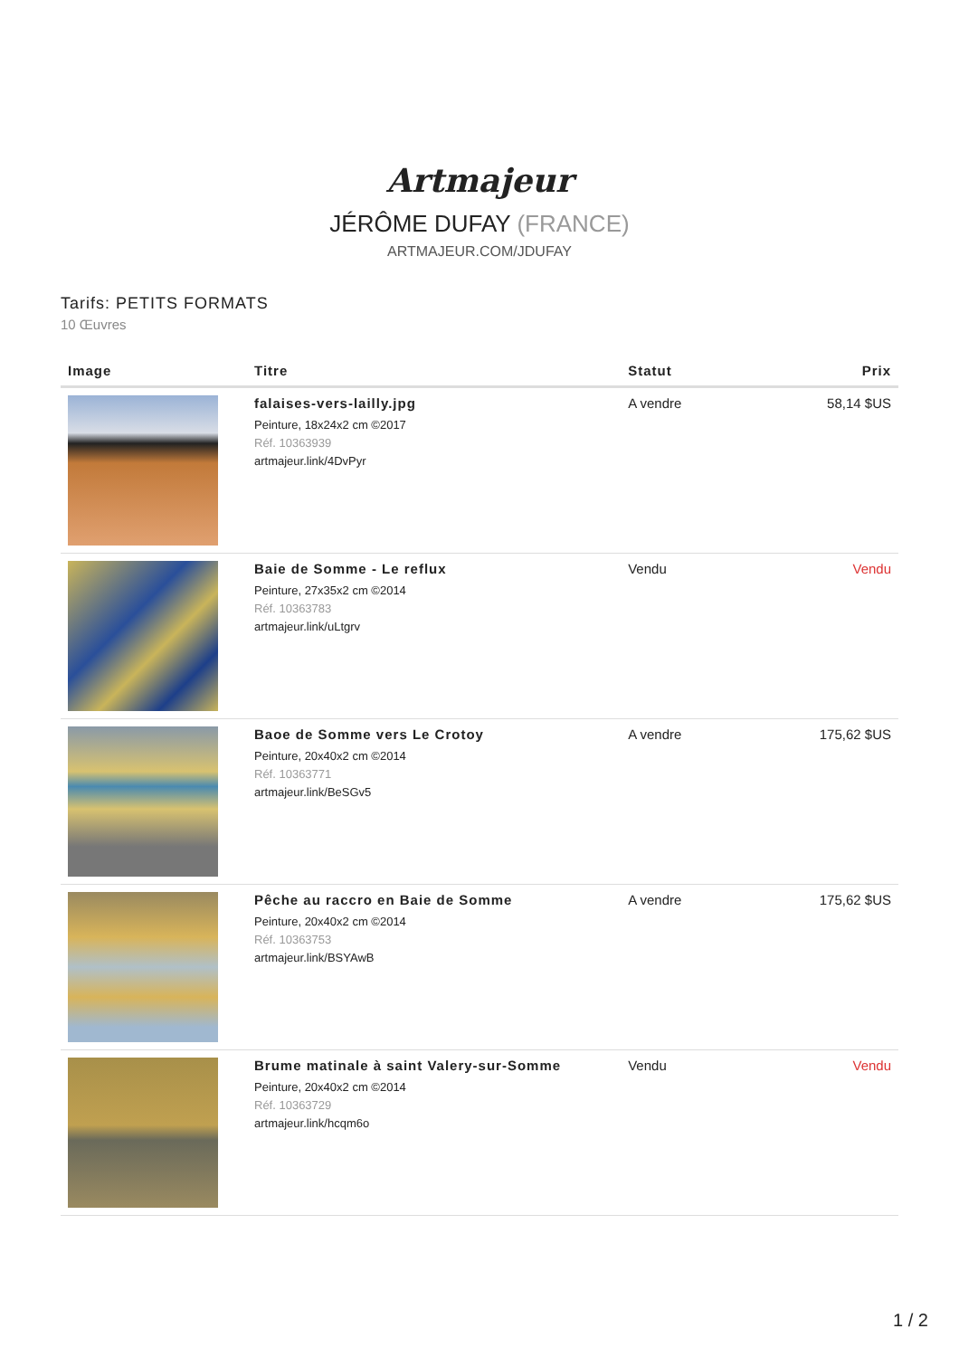Artmajeur
JÉRÔME DUFAY (FRANCE)
ARTMAJEUR.COM/JDUFAY
Tarifs: PETITS FORMATS
10 Œuvres
| Image | Titre | Statut | Prix |
| --- | --- | --- | --- |
| | falaises-vers-lailly.jpg Peinture, 18x24x2 cm ©2017 Réf. 10363939 artmajeur.link/4DvPyr | A vendre | 58,14 $US |
| | Baie de Somme - Le reflux Peinture, 27x35x2 cm ©2014 Réf. 10363783 artmajeur.link/uLtgrv | Vendu | Vendu |
| | Baoe de Somme vers Le Crotoy Peinture, 20x40x2 cm ©2014 Réf. 10363771 artmajeur.link/BeSGv5 | A vendre | 175,62 $US |
| | Pêche au raccro en Baie de Somme Peinture, 20x40x2 cm ©2014 Réf. 10363753 artmajeur.link/BSYAwB | A vendre | 175,62 $US |
| | Brume matinale à saint Valery-sur-Somme Peinture, 20x40x2 cm ©2014 Réf. 10363729 artmajeur.link/hcqm6o | Vendu | Vendu |
1 / 2